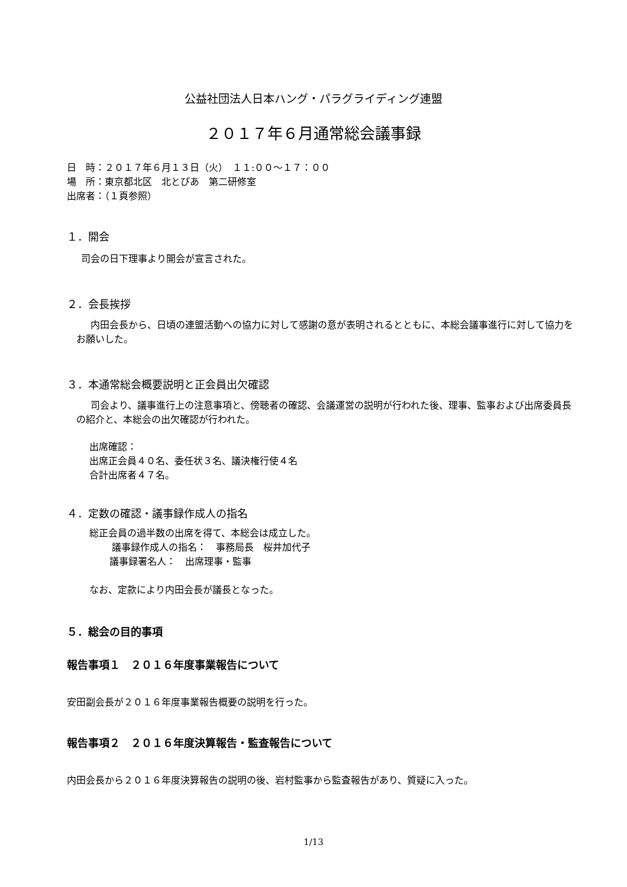公益社団法人日本ハング・パラグライディング連盟
２０１７年６月通常総会議事録
日　時：２０１７年６月１３日（火）　１１:００～１７：００
場　所：東京都北区　北とぴあ　第二研修室
出席者：（１頁参照）
１．開会
司会の日下理事より開会が宣言された。
２．会長挨拶
内田会長から、日頃の連盟活動への協力に対して感謝の意が表明されるとともに、本総会議事進行に対して協力をお願いした。
３．本通常総会概要説明と正会員出欠確認
司会より、議事進行上の注意事項と、傍聴者の確認、会議運営の説明が行われた後、理事、監事および出席委員長の紹介と、本総会の出欠確認が行われた。
出席確認：
出席正会員４０名、委任状３名、議決権行使４名
合計出席者４７名。
４．定数の確認・議事録作成人の指名
総正会員の過半数の出席を得て、本総会は成立した。
議事録作成人の指名：　事務局長　桜井加代子
議事録署名人：　出席理事・監事
なお、定款により内田会長が議長となった。
５．総会の目的事項
報告事項１　２０１６年度事業報告について
安田副会長が２０１６年度事業報告概要の説明を行った。
報告事項２　２０１６年度決算報告・監査報告について
内田会長から２０１６年度決算報告の説明の後、岩村監事から監査報告があり、質疑に入った。
1/13